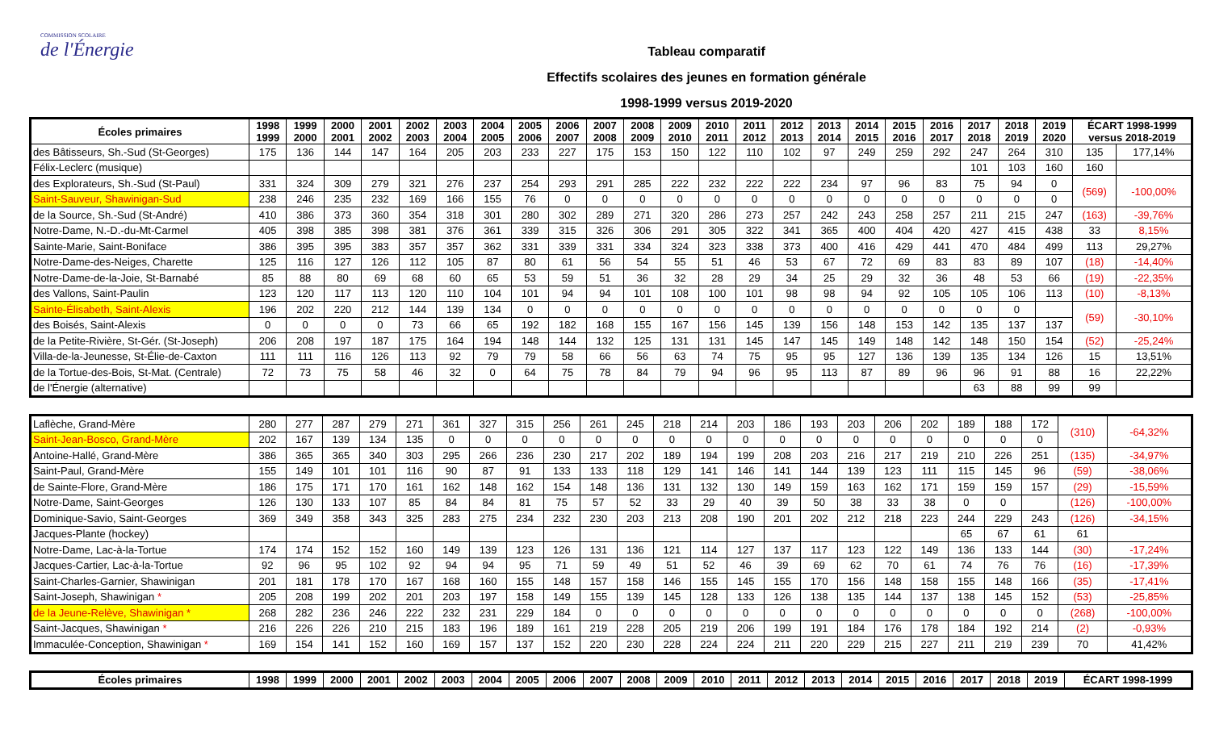COMMISSION SCOLAIRE
de l'Énergie
Tableau comparatif
Effectifs scolaires des jeunes en formation générale
1998-1999 versus 2019-2020
| Écoles primaires | 1998 1999 | 1999 2000 | 2000 2001 | 2001 2002 | 2002 2003 | 2003 2004 | 2004 2005 | 2005 2006 | 2006 2007 | 2007 2008 | 2008 2009 | 2009 2010 | 2010 2011 | 2011 2012 | 2012 2013 | 2013 2014 | 2014 2015 | 2015 2016 | 2016 2017 | 2017 2018 | 2018 2019 | 2019 2020 | ÉCART 1998-1999 versus 2018-2019 | |
| --- | --- | --- | --- | --- | --- | --- | --- | --- | --- | --- | --- | --- | --- | --- | --- | --- | --- | --- | --- | --- | --- | --- | --- | --- |
| des Bâtisseurs, Sh.-Sud (St-Georges) | 175 | 136 | 144 | 147 | 164 | 205 | 203 | 233 | 227 | 175 | 153 | 150 | 122 | 110 | 102 | 97 | 249 | 259 | 292 | 247 | 264 | 310 | 135 | 177,14% |
| Félix-Leclerc (musique) | | | | | | | | | | | | | | | | | | | | 101 | 103 | 160 | 160 | |
| des Explorateurs, Sh.-Sud (St-Paul) | 331 | 324 | 309 | 279 | 321 | 276 | 237 | 254 | 293 | 291 | 285 | 222 | 232 | 222 | 222 | 234 | 97 | 96 | 83 | 75 | 94 | 0 | (569) | -100,00% |
| Saint-Sauveur, Shawinigan-Sud | 238 | 246 | 235 | 232 | 169 | 166 | 155 | 76 | 0 | 0 | 0 | 0 | 0 | 0 | 0 | 0 | 0 | 0 | 0 | 0 | 0 | 0 | | |
| de la Source, Sh.-Sud (St-André) | 410 | 386 | 373 | 360 | 354 | 318 | 301 | 280 | 302 | 289 | 271 | 320 | 286 | 273 | 257 | 242 | 243 | 258 | 257 | 211 | 215 | 247 | (163) | -39,76% |
| Notre-Dame, N.-D.-du-Mt-Carmel | 405 | 398 | 385 | 398 | 381 | 376 | 361 | 339 | 315 | 326 | 306 | 291 | 305 | 322 | 341 | 365 | 400 | 404 | 420 | 427 | 415 | 438 | 33 | 8,15% |
| Sainte-Marie, Saint-Boniface | 386 | 395 | 395 | 383 | 357 | 357 | 362 | 331 | 339 | 331 | 334 | 324 | 323 | 338 | 373 | 400 | 416 | 429 | 441 | 470 | 484 | 499 | 113 | 29,27% |
| Notre-Dame-des-Neiges, Charette | 125 | 116 | 127 | 126 | 112 | 105 | 87 | 80 | 61 | 56 | 54 | 55 | 51 | 46 | 53 | 67 | 72 | 69 | 83 | 83 | 89 | 107 | (18) | -14,40% |
| Notre-Dame-de-la-Joie, St-Barnabé | 85 | 88 | 80 | 69 | 68 | 60 | 65 | 53 | 59 | 51 | 36 | 32 | 28 | 29 | 34 | 25 | 29 | 32 | 36 | 48 | 53 | 66 | (19) | -22,35% |
| des Vallons, Saint-Paulin | 123 | 120 | 117 | 113 | 120 | 110 | 104 | 101 | 94 | 94 | 101 | 108 | 100 | 101 | 98 | 98 | 94 | 92 | 105 | 105 | 106 | 113 | (10) | -8,13% |
| Sainte-Élisabeth, Saint-Alexis | 196 | 202 | 220 | 212 | 144 | 139 | 134 | 0 | 0 | 0 | 0 | 0 | 0 | 0 | 0 | 0 | 0 | 0 | 0 | 0 | 0 | | (59) | -30,10% |
| des Boisés, Saint-Alexis | 0 | 0 | 0 | 0 | 73 | 66 | 65 | 192 | 182 | 168 | 155 | 167 | 156 | 145 | 139 | 156 | 148 | 153 | 142 | 135 | 137 | 137 | | |
| de la Petite-Rivière, St-Gér. (St-Joseph) | 206 | 208 | 197 | 187 | 175 | 164 | 194 | 148 | 144 | 132 | 125 | 131 | 131 | 145 | 147 | 145 | 149 | 148 | 142 | 148 | 150 | 154 | (52) | -25,24% |
| Villa-de-la-Jeunesse, St-Élie-de-Caxton | 111 | 111 | 116 | 126 | 113 | 92 | 79 | 79 | 58 | 66 | 56 | 63 | 74 | 75 | 95 | 95 | 127 | 136 | 139 | 135 | 134 | 126 | 15 | 13,51% |
| de la Tortue-des-Bois, St-Mat. (Centrale) | 72 | 73 | 75 | 58 | 46 | 32 | 0 | 64 | 75 | 78 | 84 | 79 | 94 | 96 | 95 | 113 | 87 | 89 | 96 | 96 | 91 | 88 | 16 | 22,22% |
| de l'Énergie (alternative) | | | | | | | | | | | | | | | | | | | | 63 | 88 | 99 | 99 | |
| Laflèche, Grand-Mère | 280 | 277 | 287 | 279 | 271 | 361 | 327 | 315 | 256 | 261 | 245 | 218 | 214 | 203 | 186 | 193 | 203 | 206 | 202 | 189 | 188 | 172 | (310) | -64,32% |
| Saint-Jean-Bosco, Grand-Mère | 202 | 167 | 139 | 134 | 135 | 0 | 0 | 0 | 0 | 0 | 0 | 0 | 0 | 0 | 0 | 0 | 0 | 0 | 0 | 0 | 0 | 0 | | |
| Antoine-Hallé, Grand-Mère | 386 | 365 | 365 | 340 | 303 | 295 | 266 | 236 | 230 | 217 | 202 | 189 | 194 | 199 | 208 | 203 | 216 | 217 | 219 | 210 | 226 | 251 | (135) | -34,97% |
| Saint-Paul, Grand-Mère | 155 | 149 | 101 | 101 | 116 | 90 | 87 | 91 | 133 | 133 | 118 | 129 | 141 | 146 | 141 | 144 | 139 | 123 | 111 | 115 | 145 | 96 | (59) | -38,06% |
| de Sainte-Flore, Grand-Mère | 186 | 175 | 171 | 170 | 161 | 162 | 148 | 162 | 154 | 148 | 136 | 131 | 132 | 130 | 149 | 159 | 163 | 162 | 171 | 159 | 159 | 157 | (29) | -15,59% |
| Notre-Dame, Saint-Georges | 126 | 130 | 133 | 107 | 85 | 84 | 84 | 81 | 75 | 57 | 52 | 33 | 29 | 40 | 39 | 50 | 38 | 33 | 38 | 0 | 0 | | (126) | -100,00% |
| Dominique-Savio, Saint-Georges | 369 | 349 | 358 | 343 | 325 | 283 | 275 | 234 | 232 | 230 | 203 | 213 | 208 | 190 | 201 | 202 | 212 | 218 | 223 | 244 | 229 | 243 | (126) | -34,15% |
| Jacques-Plante (hockey) | | | | | | | | | | | | | | | | | | | | 65 | 67 | 61 | 61 | |
| Notre-Dame, Lac-à-la-Tortue | 174 | 174 | 152 | 152 | 160 | 149 | 139 | 123 | 126 | 131 | 136 | 121 | 114 | 127 | 137 | 117 | 123 | 122 | 149 | 136 | 133 | 144 | (30) | -17,24% |
| Jacques-Cartier, Lac-à-la-Tortue | 92 | 96 | 95 | 102 | 92 | 94 | 94 | 95 | 71 | 59 | 49 | 51 | 52 | 46 | 39 | 69 | 62 | 70 | 61 | 74 | 76 | 76 | (16) | -17,39% |
| Saint-Charles-Garnier, Shawinigan | 201 | 181 | 178 | 170 | 167 | 168 | 160 | 155 | 148 | 157 | 158 | 146 | 155 | 145 | 155 | 170 | 156 | 148 | 158 | 155 | 148 | 166 | (35) | -17,41% |
| Saint-Joseph, Shawinigan * | 205 | 208 | 199 | 202 | 201 | 203 | 197 | 158 | 149 | 155 | 139 | 145 | 128 | 133 | 126 | 138 | 135 | 144 | 137 | 138 | 145 | 152 | (53) | -25,85% |
| de la Jeune-Relève, Shawinigan * | 268 | 282 | 236 | 246 | 222 | 232 | 231 | 229 | 184 | 0 | 0 | 0 | 0 | 0 | 0 | 0 | 0 | 0 | 0 | 0 | 0 | 0 | (268) | -100,00% |
| Saint-Jacques, Shawinigan * | 216 | 226 | 226 | 210 | 215 | 183 | 196 | 189 | 161 | 219 | 228 | 205 | 219 | 206 | 199 | 191 | 184 | 176 | 178 | 184 | 192 | 214 | (2) | -0,93% |
| Immaculée-Conception, Shawinigan * | 169 | 154 | 141 | 152 | 160 | 169 | 157 | 137 | 152 | 220 | 230 | 228 | 224 | 224 | 211 | 220 | 229 | 215 | 227 | 211 | 219 | 239 | 70 | 41,42% |
| Écoles primaires | 1998 | 1999 | 2000 | 2001 | 2002 | 2003 | 2004 | 2005 | 2006 | 2007 | 2008 | 2009 | 2010 | 2011 | 2012 | 2013 | 2014 | 2015 | 2016 | 2017 | 2018 | 2019 | ÉCART 1998-1999 |
| --- | --- | --- | --- | --- | --- | --- | --- | --- | --- | --- | --- | --- | --- | --- | --- | --- | --- | --- | --- | --- | --- | --- | --- |